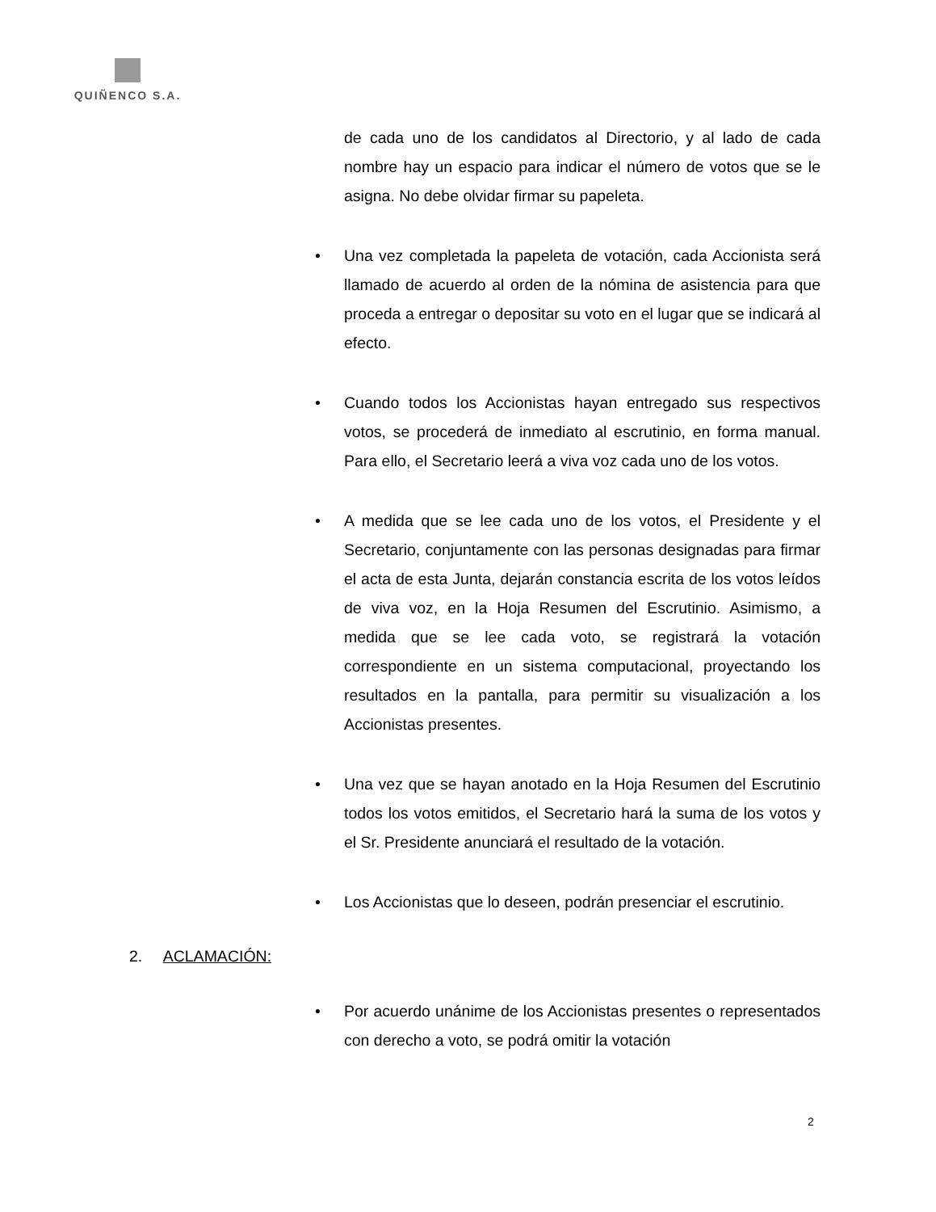QUIÑENCO S.A.
de cada uno de los candidatos al Directorio, y al lado de cada nombre hay un espacio para indicar el número de votos que se le asigna. No debe olvidar firmar su papeleta.
• Una vez completada la papeleta de votación, cada Accionista será llamado de acuerdo al orden de la nómina de asistencia para que proceda a entregar o depositar su voto en el lugar que se indicará al efecto.
• Cuando todos los Accionistas hayan entregado sus respectivos votos, se procederá de inmediato al escrutinio, en forma manual. Para ello, el Secretario leerá a viva voz cada uno de los votos.
• A medida que se lee cada uno de los votos, el Presidente y el Secretario, conjuntamente con las personas designadas para firmar el acta de esta Junta, dejarán constancia escrita de los votos leídos de viva voz, en la Hoja Resumen del Escrutinio. Asimismo, a medida que se lee cada voto, se registrará la votación correspondiente en un sistema computacional, proyectando los resultados en la pantalla, para permitir su visualización a los Accionistas presentes.
• Una vez que se hayan anotado en la Hoja Resumen del Escrutinio todos los votos emitidos, el Secretario hará la suma de los votos y el Sr. Presidente anunciará el resultado de la votación.
• Los Accionistas que lo deseen, podrán presenciar el escrutinio.
2. ACLAMACIÓN:
• Por acuerdo unánime de los Accionistas presentes o representados con derecho a voto, se podrá omitir la votación
2